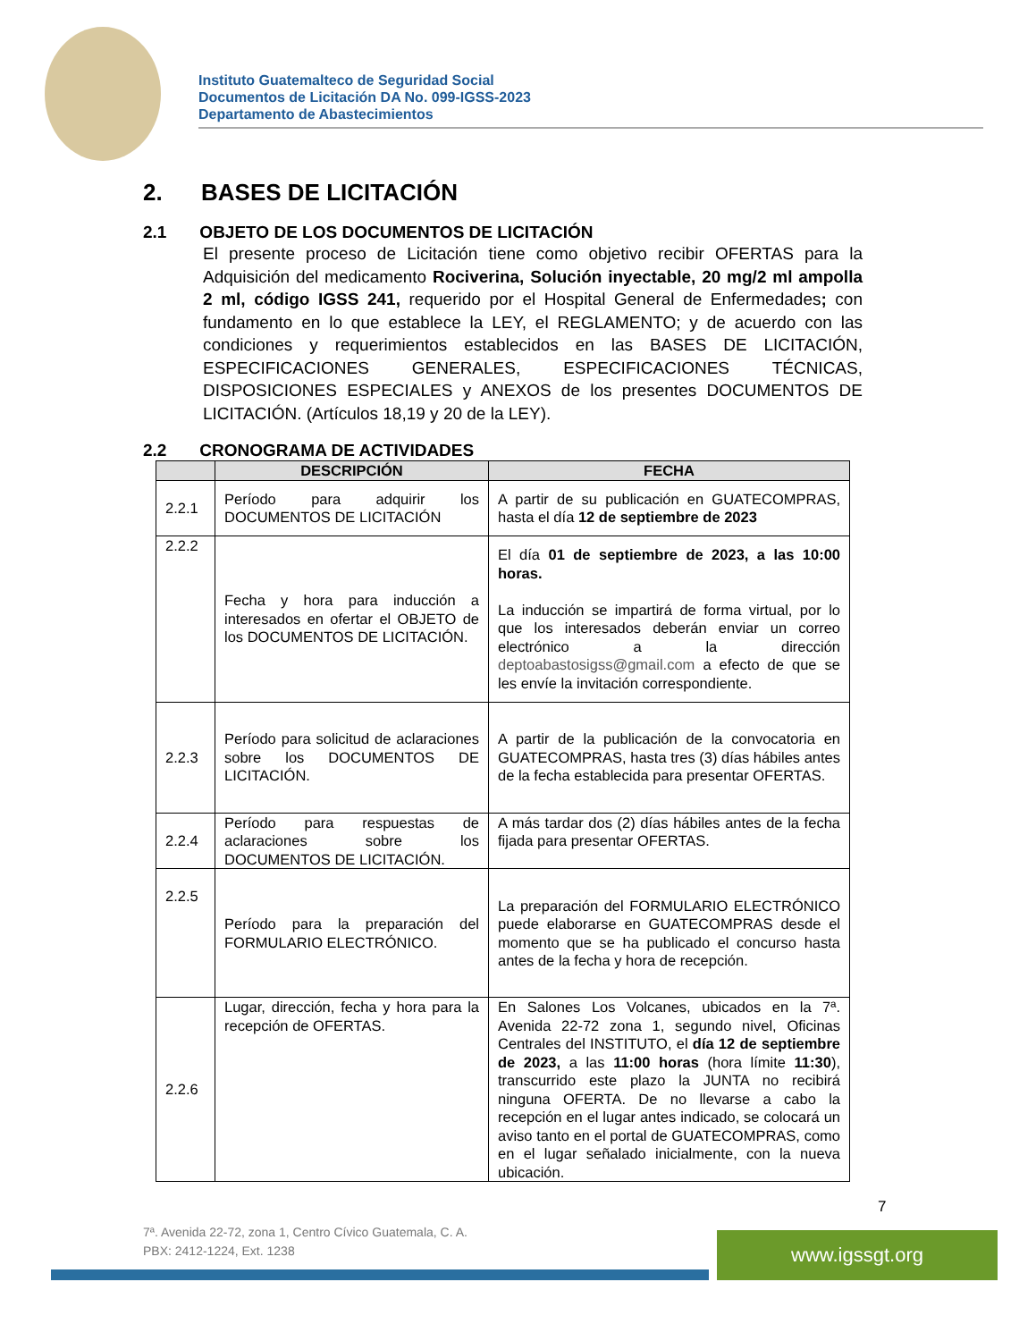Instituto Guatemalteco de Seguridad Social
Documentos de Licitación DA No. 099-IGSS-2023
Departamento de Abastecimientos
2. BASES DE LICITACIÓN
2.1 OBJETO DE LOS DOCUMENTOS DE LICITACIÓN
El presente proceso de Licitación tiene como objetivo recibir OFERTAS para la Adquisición del medicamento Rociverina, Solución inyectable, 20 mg/2 ml ampolla 2 ml, código IGSS 241, requerido por el Hospital General de Enfermedades; con fundamento en lo que establece la LEY, el REGLAMENTO; y de acuerdo con las condiciones y requerimientos establecidos en las BASES DE LICITACIÓN, ESPECIFICACIONES GENERALES, ESPECIFICACIONES TÉCNICAS, DISPOSICIONES ESPECIALES y ANEXOS de los presentes DOCUMENTOS DE LICITACIÓN. (Artículos 18,19 y 20 de la LEY).
2.2 CRONOGRAMA DE ACTIVIDADES
| | DESCRIPCIÓN | FECHA |
| --- | --- | --- |
| 2.2.1 | Período para adquirir los DOCUMENTOS DE LICITACIÓN | A partir de su publicación en GUATECOMPRAS, hasta el día 12 de septiembre de 2023 |
| 2.2.2 | Fecha y hora para inducción a interesados en ofertar el OBJETO de los DOCUMENTOS DE LICITACIÓN. | El día 01 de septiembre de 2023, a las 10:00 horas. La inducción se impartirá de forma virtual, por lo que los interesados deberán enviar un correo electrónico a la dirección deptoabastosigss@gmail.com a efecto de que se les envíe la invitación correspondiente. |
| 2.2.3 | Período para solicitud de aclaraciones sobre los DOCUMENTOS DE LICITACIÓN. | A partir de la publicación de la convocatoria en GUATECOMPRAS, hasta tres (3) días hábiles antes de la fecha establecida para presentar OFERTAS. |
| 2.2.4 | Período para respuestas de aclaraciones sobre los DOCUMENTOS DE LICITACIÓN. | A más tardar dos (2) días hábiles antes de la fecha fijada para presentar OFERTAS. |
| 2.2.5 | Período para la preparación del FORMULARIO ELECTRÓNICO. | La preparación del FORMULARIO ELECTRÓNICO puede elaborarse en GUATECOMPRAS desde el momento que se ha publicado el concurso hasta antes de la fecha y hora de recepción. |
| 2.2.6 | Lugar, dirección, fecha y hora para la recepción de OFERTAS. | En Salones Los Volcanes, ubicados en la 7ª. Avenida 22-72 zona 1, segundo nivel, Oficinas Centrales del INSTITUTO, el día 12 de septiembre de 2023, a las 11:00 horas (hora límite 11:30 ), transcurrido este plazo la JUNTA no recibirá ninguna OFERTA. De no llevarse a cabo la recepción en el lugar antes indicado, se colocará un aviso tanto en el portal de GUATECOMPRAS, como en el lugar señalado inicialmente, con la nueva ubicación. |
7
7ª. Avenida 22-72, zona 1, Centro Cívico Guatemala, C. A.
PBX: 2412-1224, Ext. 1238
www.igssgt.org